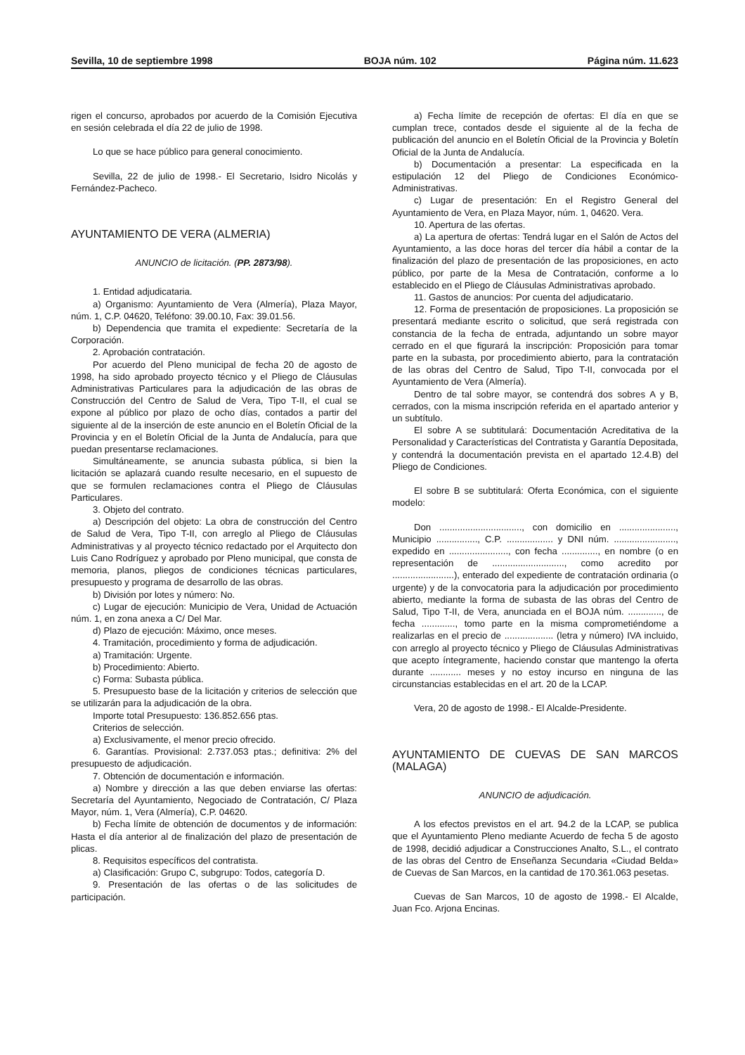Sevilla, 10 de septiembre 1998 BOJA núm. 102 Página núm. 11.623
rigen el concurso, aprobados por acuerdo de la Comisión Ejecutiva en sesión celebrada el día 22 de julio de 1998.
Lo que se hace público para general conocimiento.
Sevilla, 22 de julio de 1998.- El Secretario, Isidro Nicolás y Fernández-Pacheco.
AYUNTAMIENTO DE VERA (ALMERIA)
ANUNCIO de licitación. (PP. 2873/98).
1. Entidad adjudicataria.
a) Organismo: Ayuntamiento de Vera (Almería), Plaza Mayor, núm. 1, C.P. 04620, Teléfono: 39.00.10, Fax: 39.01.56.
b) Dependencia que tramita el expediente: Secretaría de la Corporación.
2. Aprobación contratación.
Por acuerdo del Pleno municipal de fecha 20 de agosto de 1998, ha sido aprobado proyecto técnico y el Pliego de Cláusulas Administrativas Particulares para la adjudicación de las obras de Construcción del Centro de Salud de Vera, Tipo T-II, el cual se expone al público por plazo de ocho días, contados a partir del siguiente al de la inserción de este anuncio en el Boletín Oficial de la Provincia y en el Boletín Oficial de la Junta de Andalucía, para que puedan presentarse reclamaciones.
Simultáneamente, se anuncia subasta pública, si bien la licitación se aplazará cuando resulte necesario, en el supuesto de que se formulen reclamaciones contra el Pliego de Cláusulas Particulares.
3. Objeto del contrato.
a) Descripción del objeto: La obra de construcción del Centro de Salud de Vera, Tipo T-II, con arreglo al Pliego de Cláusulas Administrativas y al proyecto técnico redactado por el Arquitecto don Luis Cano Rodríguez y aprobado por Pleno municipal, que consta de memoria, planos, pliegos de condiciones técnicas particulares, presupuesto y programa de desarrollo de las obras.
b) División por lotes y número: No.
c) Lugar de ejecución: Municipio de Vera, Unidad de Actuación núm. 1, en zona anexa a C/ Del Mar.
d) Plazo de ejecución: Máximo, once meses.
4. Tramitación, procedimiento y forma de adjudicación.
a) Tramitación: Urgente.
b) Procedimiento: Abierto.
c) Forma: Subasta pública.
5. Presupuesto base de la licitación y criterios de selección que se utilizarán para la adjudicación de la obra.
Importe total Presupuesto: 136.852.656 ptas.
Criterios de selección.
a) Exclusivamente, el menor precio ofrecido.
6. Garantías. Provisional: 2.737.053 ptas.; definitiva: 2% del presupuesto de adjudicación.
7. Obtención de documentación e información.
a) Nombre y dirección a las que deben enviarse las ofertas: Secretaría del Ayuntamiento, Negociado de Contratación, C/ Plaza Mayor, núm. 1, Vera (Almería), C.P. 04620.
b) Fecha límite de obtención de documentos y de información: Hasta el día anterior al de finalización del plazo de presentación de plicas.
8. Requisitos específicos del contratista.
a) Clasificación: Grupo C, subgrupo: Todos, categoría D.
9. Presentación de las ofertas o de las solicitudes de participación.
a) Fecha límite de recepción de ofertas: El día en que se cumplan trece, contados desde el siguiente al de la fecha de publicación del anuncio en el Boletín Oficial de la Provincia y Boletín Oficial de la Junta de Andalucía.
b) Documentación a presentar: La especificada en la estipulación 12 del Pliego de Condiciones Económico-Administrativas.
c) Lugar de presentación: En el Registro General del Ayuntamiento de Vera, en Plaza Mayor, núm. 1, 04620. Vera.
10. Apertura de las ofertas.
a) La apertura de ofertas: Tendrá lugar en el Salón de Actos del Ayuntamiento, a las doce horas del tercer día hábil a contar de la finalización del plazo de presentación de las proposiciones, en acto público, por parte de la Mesa de Contratación, conforme a lo establecido en el Pliego de Cláusulas Administrativas aprobado.
11. Gastos de anuncios: Por cuenta del adjudicatario.
12. Forma de presentación de proposiciones. La proposición se presentará mediante escrito o solicitud, que será registrada con constancia de la fecha de entrada, adjuntando un sobre mayor cerrado en el que figurará la inscripción: Proposición para tomar parte en la subasta, por procedimiento abierto, para la contratación de las obras del Centro de Salud, Tipo T-II, convocada por el Ayuntamiento de Vera (Almería).
Dentro de tal sobre mayor, se contendrá dos sobres A y B, cerrados, con la misma inscripción referida en el apartado anterior y un subtítulo.
El sobre A se subtitulará: Documentación Acreditativa de la Personalidad y Características del Contratista y Garantía Depositada, y contendrá la documentación prevista en el apartado 12.4.B) del Pliego de Condiciones.
El sobre B se subtitulará: Oferta Económica, con el siguiente modelo:
Don ................................, con domicilio en ......................, Municipio ................, C.P. .................. y DNI núm. ........................, expedido en ......................., con fecha .............., en nombre (o en representación de ............................, como acredito por ........................), enterado del expediente de contratación ordinaria (o urgente) y de la convocatoria para la adjudicación por procedimiento abierto, mediante la forma de subasta de las obras del Centro de Salud, Tipo T-II, de Vera, anunciada en el BOJA núm. ............., de fecha ............., tomo parte en la misma comprometiéndome a realizarlas en el precio de ................... (letra y número) IVA incluido, con arreglo al proyecto técnico y Pliego de Cláusulas Administrativas que acepto íntegramente, haciendo constar que mantengo la oferta durante ............ meses y no estoy incurso en ninguna de las circunstancias establecidas en el art. 20 de la LCAP.
Vera, 20 de agosto de 1998.- El Alcalde-Presidente.
AYUNTAMIENTO DE CUEVAS DE SAN MARCOS (MALAGA)
ANUNCIO de adjudicación.
A los efectos previstos en el art. 94.2 de la LCAP, se publica que el Ayuntamiento Pleno mediante Acuerdo de fecha 5 de agosto de 1998, decidió adjudicar a Construcciones Analto, S.L., el contrato de las obras del Centro de Enseñanza Secundaria «Ciudad Belda» de Cuevas de San Marcos, en la cantidad de 170.361.063 pesetas.
Cuevas de San Marcos, 10 de agosto de 1998.- El Alcalde, Juan Fco. Arjona Encinas.